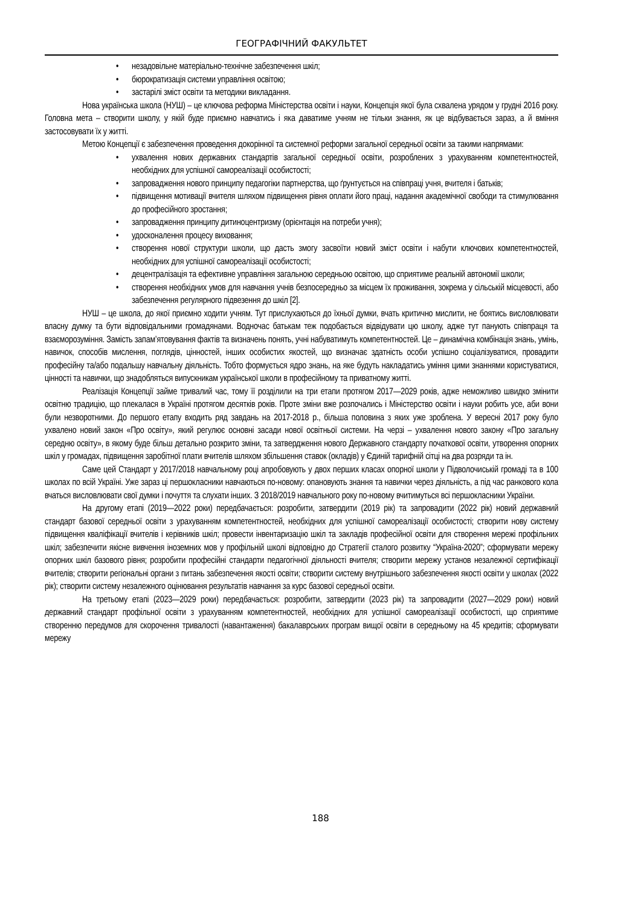ГЕОГРАФІЧНИЙ ФАКУЛЬТЕТ
• незадовільне матеріально-технічне забезпечення шкіл;
• бюрократизація системи управління освітою;
• застарілі зміст освіти та методики викладання.
Нова українська школа (НУШ) – це ключова реформа Міністерства освіти і науки, Концепція якої була схвалена урядом у грудні 2016 року. Головна мета – створити школу, у якій буде приємно навчатись і яка даватиме учням не тільки знання, як це відбувається зараз, а й вміння застосовувати їх у житті.
Метою Концепції є забезпечення проведення докорінної та системної реформи загальної середньої освіти за такими напрямами:
• ухвалення нових державних стандартів загальної середньої освіти, розроблених з урахуванням компетентностей, необхідних для успішної самореалізації особистості;
• запровадження нового принципу педагогіки партнерства, що ґрунтується на співпраці учня, вчителя і батьків;
• підвищення мотивації вчителя шляхом підвищення рівня оплати його праці, надання академічної свободи та стимулювання до професійного зростання;
• запровадження принципу дитиноцентризму (орієнтація на потреби учня);
• удосконалення процесу виховання;
• створення нової структури школи, що дасть змогу засвоїти новий зміст освіти і набути ключових компетентностей, необхідних для успішної самореалізації особистості;
• децентралізація та ефективне управління загальною середньою освітою, що сприятиме реальній автономії школи;
• створення необхідних умов для навчання учнів безпосередньо за місцем їх проживання, зокрема у сільській місцевості, або забезпечення регулярного підвезення до шкіл [2].
НУШ – це школа, до якої приємно ходити учням. Тут прислухаються до їхньої думки, вчать критично мислити, не боятись висловлювати власну думку та бути відповідальними громадянами. Водночас батькам теж подобається відвідувати цю школу, адже тут панують співпраця та взаєморозуміння. Замість запам’ятовування фактів та визначень понять, учні набуватимуть компетентностей. Це – динамічна комбінація знань, умінь, навичок, способів мислення, поглядів, цінностей, інших особистих якостей, що визначає здатність особи успішно соціалізуватися, провадити професійну та/або подальшу навчальну діяльність. Тобто формується ядро знань, на яке будуть накладатись уміння цими знаннями користуватися, цінності та навички, що знадобляться випускникам української школи в професійному та приватному житті.
Реалізація Концепції займе тривалий час, тому її розділили на три етапи протягом 2017—2029 років, адже неможливо швидко змінити освітню традицію, що плекалася в Україні протягом десятків років. Проте зміни вже розпочались і Міністерство освіти і науки робить усе, аби вони були незворотними. До першого етапу входить ряд завдань на 2017-2018 р., більша половина з яких уже зроблена. У вересні 2017 року було ухвалено новий закон «Про освіту», який регулює основні засади нової освітньої системи. На черзі – ухвалення нового закону «Про загальну середню освіту», в якому буде більш детально розкрито зміни, та затвердження нового Державного стандарту початкової освіти, утворення опорних шкіл у громадах, підвищення заробітної плати вчителів шляхом збільшення ставок (окладів) у Єдиній тарифній сітці на два розряди та ін.
Саме цей Стандарт у 2017/2018 навчальному році апробовують у двох перших класах опорної школи у Підволочиській громаді та в 100 школах по всій Україні. Уже зараз ці першокласники навчаються по-новому: опановують знання та навички через діяльність, а під час ранкового кола вчаться висловлювати свої думки і почуття та слухати інших. З 2018/2019 навчального року по-новому вчитимуться всі першокласники України.
На другому етапі (2019—2022 роки) передбачається: розробити, затвердити (2019 рік) та запровадити (2022 рік) новий державний стандарт базової середньої освіти з урахуванням компетентностей, необхідних для успішної самореалізації особистості; створити нову систему підвищення кваліфікації вчителів і керівників шкіл; провести інвентаризацію шкіл та закладів професійної освіти для створення мережі профільних шкіл; забезпечити якісне вивчення іноземних мов у профільній школі відповідно до Стратегії сталого розвитку “Україна-2020”; сформувати мережу опорних шкіл базового рівня; розробити професійні стандарти педагогічної діяльності вчителя; створити мережу установ незалежної сертифікації вчителів; створити регіональні органи з питань забезпечення якості освіти; створити систему внутрішнього забезпечення якості освіти у школах (2022 рік); створити систему незалежного оцінювання результатів навчання за курс базової середньої освіти.
На третьому етапі (2023—2029 роки) передбачається: розробити, затвердити (2023 рік) та запровадити (2027—2029 роки) новий державний стандарт профільної освіти з урахуванням компетентностей, необхідних для успішної самореалізації особистості, що сприятиме створенню передумов для скорочення тривалості (навантаження) бакалаврських програм вищої освіти в середньому на 45 кредитів; сформувати мережу
188